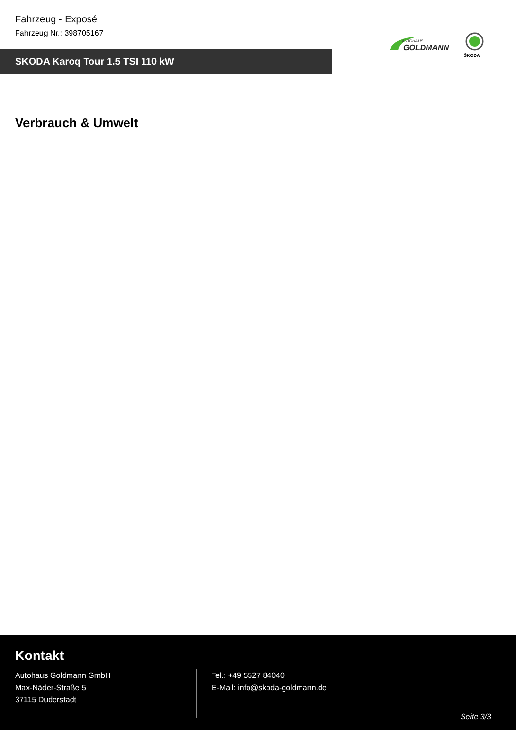Fahrzeug - Exposé
Fahrzeug Nr.: 398705167
SKODA Karoq Tour 1.5 TSI 110 kW
AUTOHAUS
GOLDMANN
ŠKODA
Verbrauch & Umwelt
Kontakt
Autohaus Goldmann GmbH
Max-Näder-Straße 5
37115 Duderstadt
Tel.: +49 5527 84040
E-Mail: info@skoda-goldmann.de
Seite 3/3